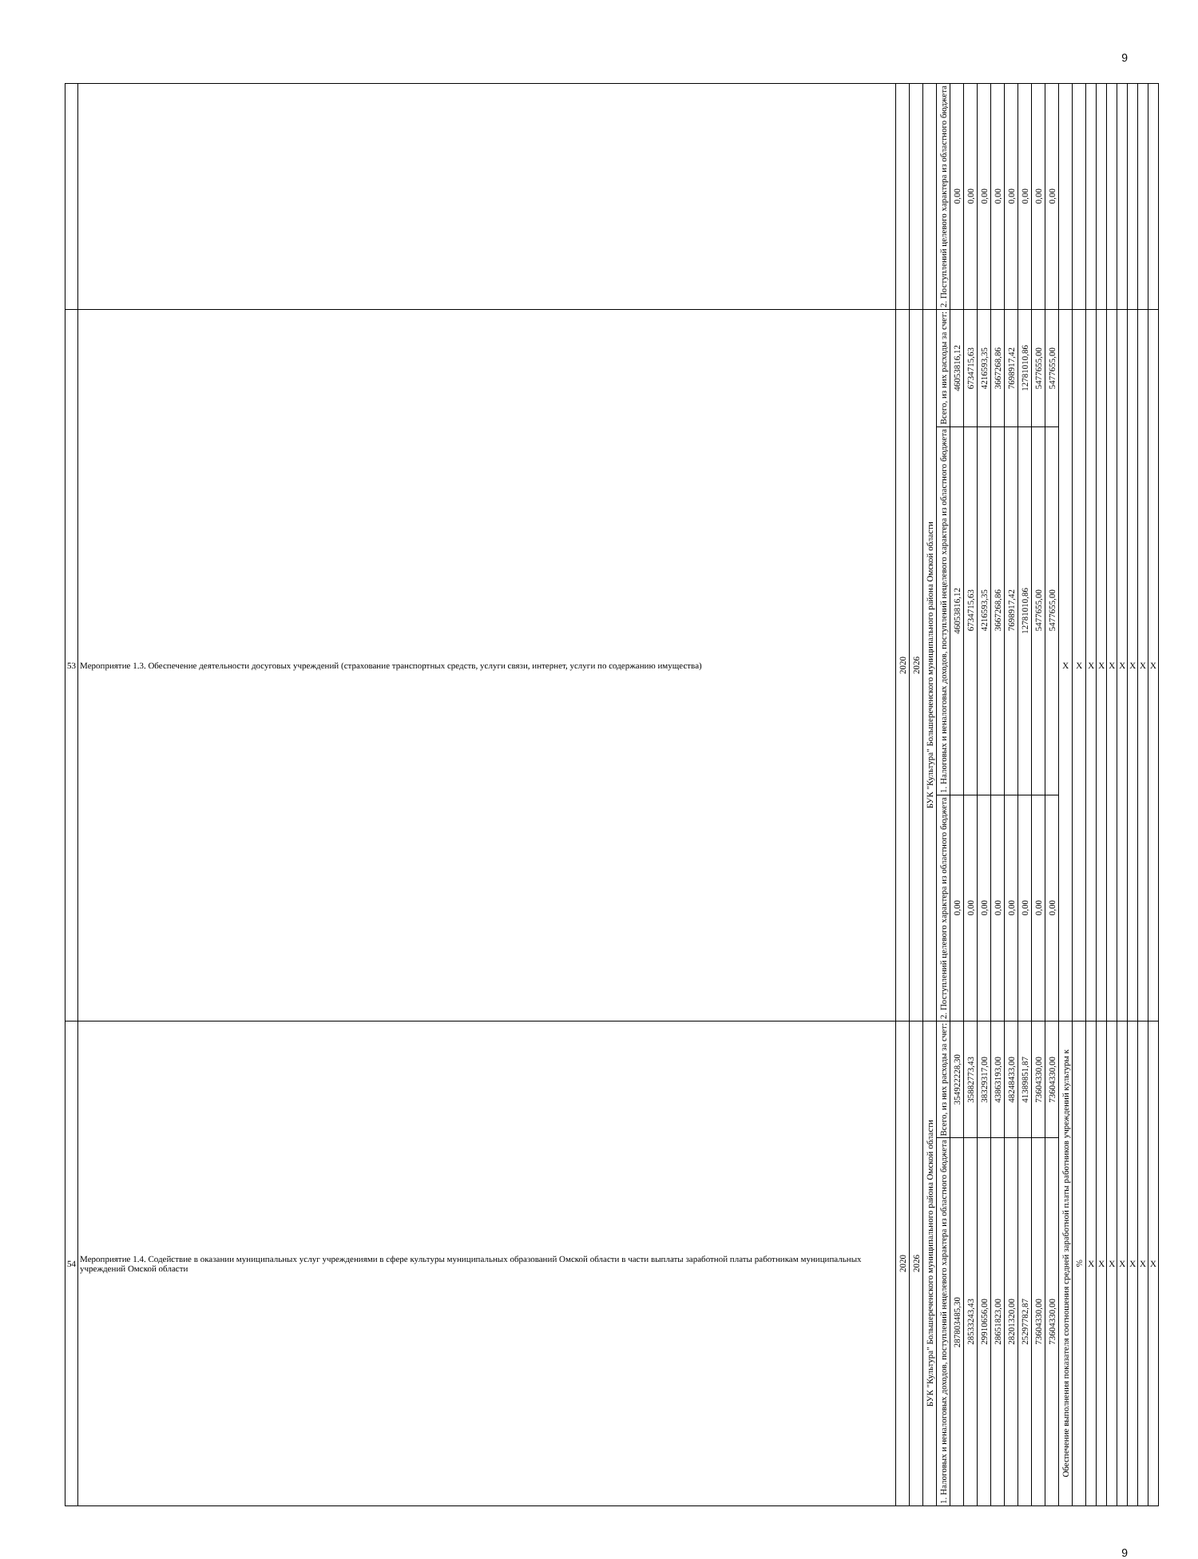9
| | | | | | 2. Поступлений целевого характера из областного бюджета | 0,00 | 0,00 | 0,00 | 0,00 | 0,00 | 0,00 | 0,00 | 0,00 | | | | | | | | | |
| 53 | Мероприятие 1.3. Обеспечение деятельности досуговых учреждений (страхование транспортных средств, услуги связи, интернет, услуги по содержанию имущества) | 2020 | 2026 | БУК "Культура" Большереченского муниципального района Омской области | Всего, из них расходы за счет: | 46053816,12 | 6734715,63 | 4216593,35 | 3667268,86 | 7698917,42 | 12781010,86 | 5477655,00 | 5477655,00 | Х | Х | Х | Х | Х | Х | Х | Х | Х |
| | | | | | 1. Налоговых и неналоговых доходов, поступлений нецелевого характера из областного бюджета | 46053816,12 | 6734715,63 | 4216593,35 | 3667268,86 | 7698917,42 | 12781010,86 | 5477655,00 | 5477655,00 | | | | | | | | | |
| | | | | | 2. Поступлений целевого характера из областного бюджета | 0,00 | 0,00 | 0,00 | 0,00 | 0,00 | 0,00 | 0,00 | 0,00 | | | | | | | | | |
| 54 | Мероприятие 1.4. Содействие в оказании муниципальных услуг учреждениями в сфере культуры муниципальных образований Омской области в части выплаты заработной платы работникам муниципальных учреждений Омской области | 2020 | 2026 | БУК "Культура" Большереченского муниципального района Омской области | Всего, из них расходы за счет: | 354922228,30 | 35882773,43 | 38329317,00 | 43863193,00 | 48248433,00 | 41389851,87 | 73604330,00 | 73604330,00 | Обеспечение выполнения показателя соотношения средней заработной платы работников учреждений культуры к | % | Х | Х | Х | Х | Х | Х | Х |
| | | | | | 1. Налоговых и неналоговых доходов, поступлений нецелевого характера из областного бюджета | 287803485,30 | 28533243,43 | 29910656,00 | 28651823,00 | 28201320,00 | 25297782,87 | 73604330,00 | 73604330,00 | | | | | | | | | |
9